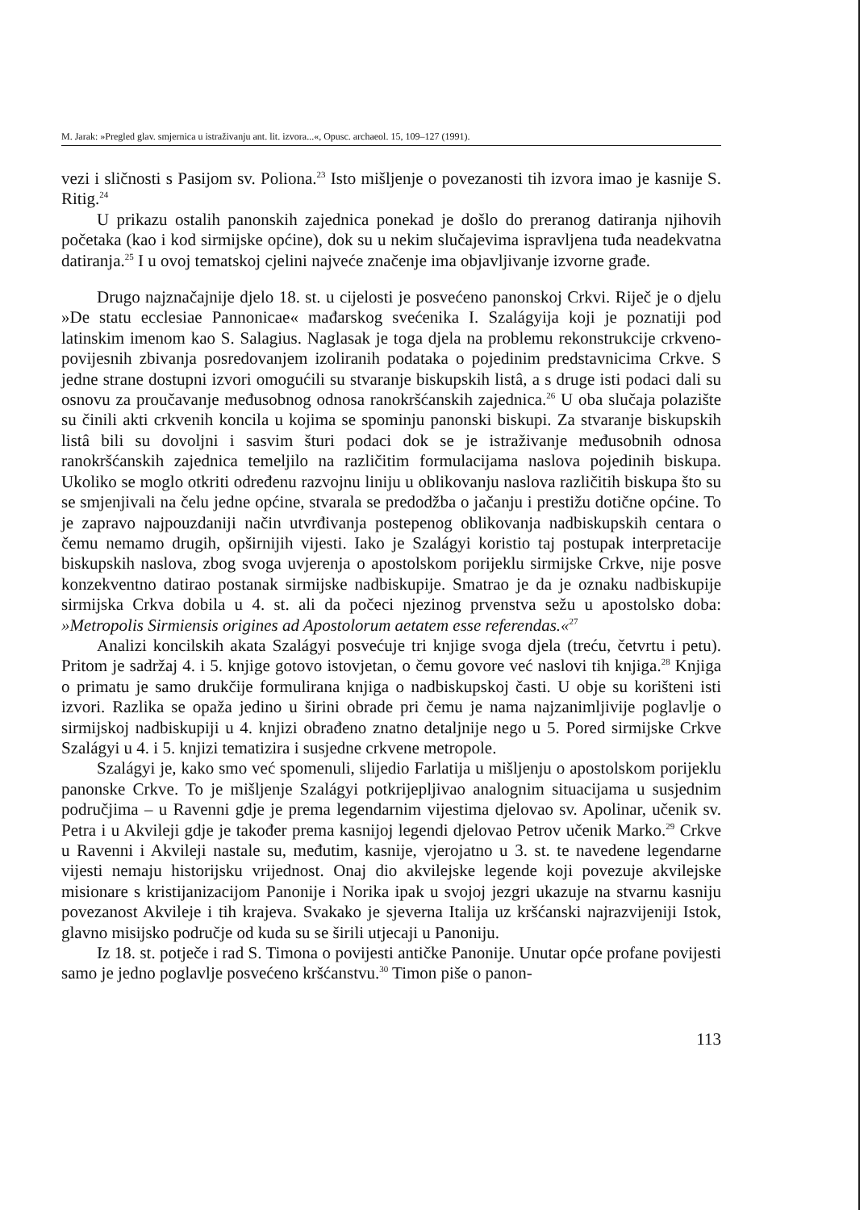M. Jarak: »Pregled glav. smjernica u istraživanju ant. lit. izvora...«, Opusc. archaeol. 15, 109–127 (1991).
vezi i sličnosti s Pasijom sv. Poliona.<sup>23</sup> Isto mišljenje o povezanosti tih izvora imao je kasnije S. Ritig.<sup>24</sup>
U prikazu ostalih panonskih zajednica ponekad je došlo do preranog datiranja njihovih početaka (kao i kod sirmijske općine), dok su u nekim slučajevima ispravljena tuđa neadekvatna datiranja.<sup>25</sup> I u ovoj tematskoj cjelini najveće značenje ima objavljivanje izvorne građe.
Drugo najznačajnije djelo 18. st. u cijelosti je posvećeno panonskoj Crkvi. Riječ je o djelu »De statu ecclesiae Pannonicae« mađarskog svećenika I. Szalágyija koji je poznatiji pod latinskim imenom kao S. Salagius. Naglasak je toga djela na problemu rekonstrukcije crkveno-povijesnih zbivanja posredovanjem izoliranih podataka o pojedinim predstavnicima Crkve. S jedne strane dostupni izvori omogućili su stvaranje biskupskih listâ, a s druge isti podaci dali su osnovu za proučavanje međusobnog odnosa ranokršćanskih zajednica.<sup>26</sup> U oba slučaja polazište su činili akti crkvenih koncila u kojima se spominju panonski biskupi. Za stvaranje biskupskih listâ bili su dovoljni i sasvim šturi podaci dok se je istraživanje međusobnih odnosa ranokršćanskih zajednica temeljilo na različitim formulacijama naslova pojedinih biskupa. Ukoliko se moglo otkriti određenu razvojnu liniju u oblikovanju naslova različitih biskupa što su se smjenjivali na čelu jedne općine, stvarala se predodžba o jačanju i prestižu dotične općine. To je zapravo najpouzdaniji način utvrđivanja postepenog oblikovanja nadbiskupskih centara o čemu nemamo drugih, opširnijih vijesti. Iako je Szalágyi koristio taj postupak interpretacije biskupskih naslova, zbog svoga uvjerenja o apostolskom porijeklu sirmijske Crkve, nije posve konzekventno datirao postanak sirmijske nadbiskupije. Smatrao je da je oznaku nadbiskupije sirmijska Crkva dobila u 4. st. ali da počeci njezinog prvenstva sežu u apostolsko doba: »Metropolis Sirmiensis origines ad Apostolorum aetatem esse referendas.«<sup>27</sup>
Analizi koncilskih akata Szalágyi posvećuje tri knjige svoga djela (treću, četvrtu i petu). Pritom je sadržaj 4. i 5. knjige gotovo istovjetan, o čemu govore već naslovi tih knjiga.<sup>28</sup> Knjiga o primatu je samo drukčije formulirana knjiga o nadbiskupskoj časti. U obje su korišteni isti izvori. Razlika se opaža jedino u širini obrade pri čemu je nama najzanimljivije poglavlje o sirmijskoj nadbiskupiji u 4. knjizi obrađeno znatno detaljnije nego u 5. Pored sirmijske Crkve Szalágyi u 4. i 5. knjizi tematizira i susjedne crkvene metropole.
Szalágyi je, kako smo već spomenuli, slijedio Farlatija u mišljenju o apostolskom porijeklu panonske Crkve. To je mišljenje Szalágyi potkrijepljivao analognim situacijama u susjednim područjima – u Ravenni gdje je prema legendarnim vijestima djelovao sv. Apolinar, učenik sv. Petra i u Akvileji gdje je također prema kasnijoj legendi djelovao Petrov učenik Marko.<sup>29</sup> Crkve u Ravenni i Akvileji nastale su, međutim, kasnije, vjerojatno u 3. st. te navedene legendarne vijesti nemaju historijsku vrijednost. Onaj dio akvilejske legende koji povezuje akvilejske misionare s kristijanizacijom Panonije i Norika ipak u svojoj jezgri ukazuje na stvarnu kasniju povezanost Akvileje i tih krajeva. Svakako je sjeverna Italija uz kršćanski najrazvijeniji Istok, glavno misijsko područje od kuda su se širili utjecaji u Panoniju.
Iz 18. st. potječe i rad S. Timona o povijesti antičke Panonije. Unutar opće profane povijesti samo je jedno poglavlje posvećeno kršćanstvu.<sup>30</sup> Timon piše o panon-
113